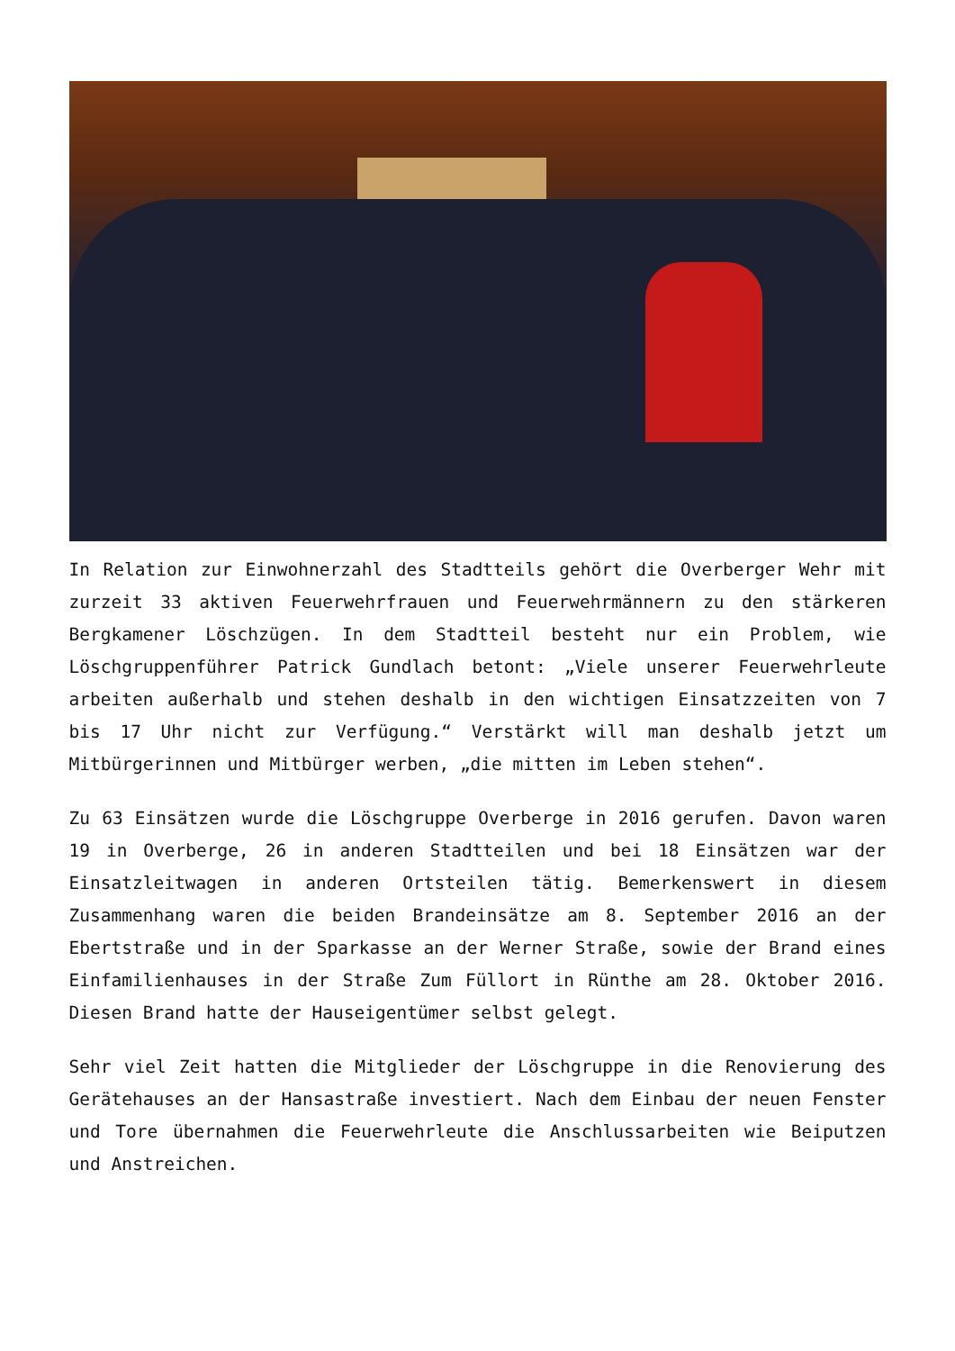In Relation zur Einwohnerzahl des Stadtteils gehört die Overberger Wehr mit zurzeit 33 aktiven Feuerwehrfrauen und Feuerwehrmännern zu den stärkeren Bergkamener Löschzügen. In dem Stadtteil besteht nur ein Problem, wie Löschgruppenführer Patrick Gundlach betont: „Viele unserer Feuerwehrleute arbeiten außerhalb und stehen deshalb in den wichtigen Einsatzzeiten von 7 bis 17 Uhr nicht zur Verfügung.“ Verstärkt will man deshalb jetzt um Mitbürgerinnen und Mitbürger werben, „die mitten im Leben stehen“.
Zu 63 Einsätzen wurde die Löschgruppe Overberge in 2016 gerufen. Davon waren 19 in Overberge, 26 in anderen Stadtteilen und bei 18 Einsätzen war der Einsatzleitwagen in anderen Ortsteilen tätig. Bemerkenswert in diesem Zusammenhang waren die beiden Brandeinsätze am 8. September 2016 an der Ebertstraße und in der Sparkasse an der Werner Straße, sowie der Brand eines Einfamilienhauses in der Straße Zum Füllort in Rünthe am 28. Oktober 2016. Diesen Brand hatte der Hauseigentümer selbst gelegt.
Sehr viel Zeit hatten die Mitglieder der Löschgruppe in die Renovierung des Gerätehauses an der Hansastraße investiert. Nach dem Einbau der neuen Fenster und Tore übernahmen die Feuerwehrleute die Anschlussarbeiten wie Beiputzen und Anstreichen.